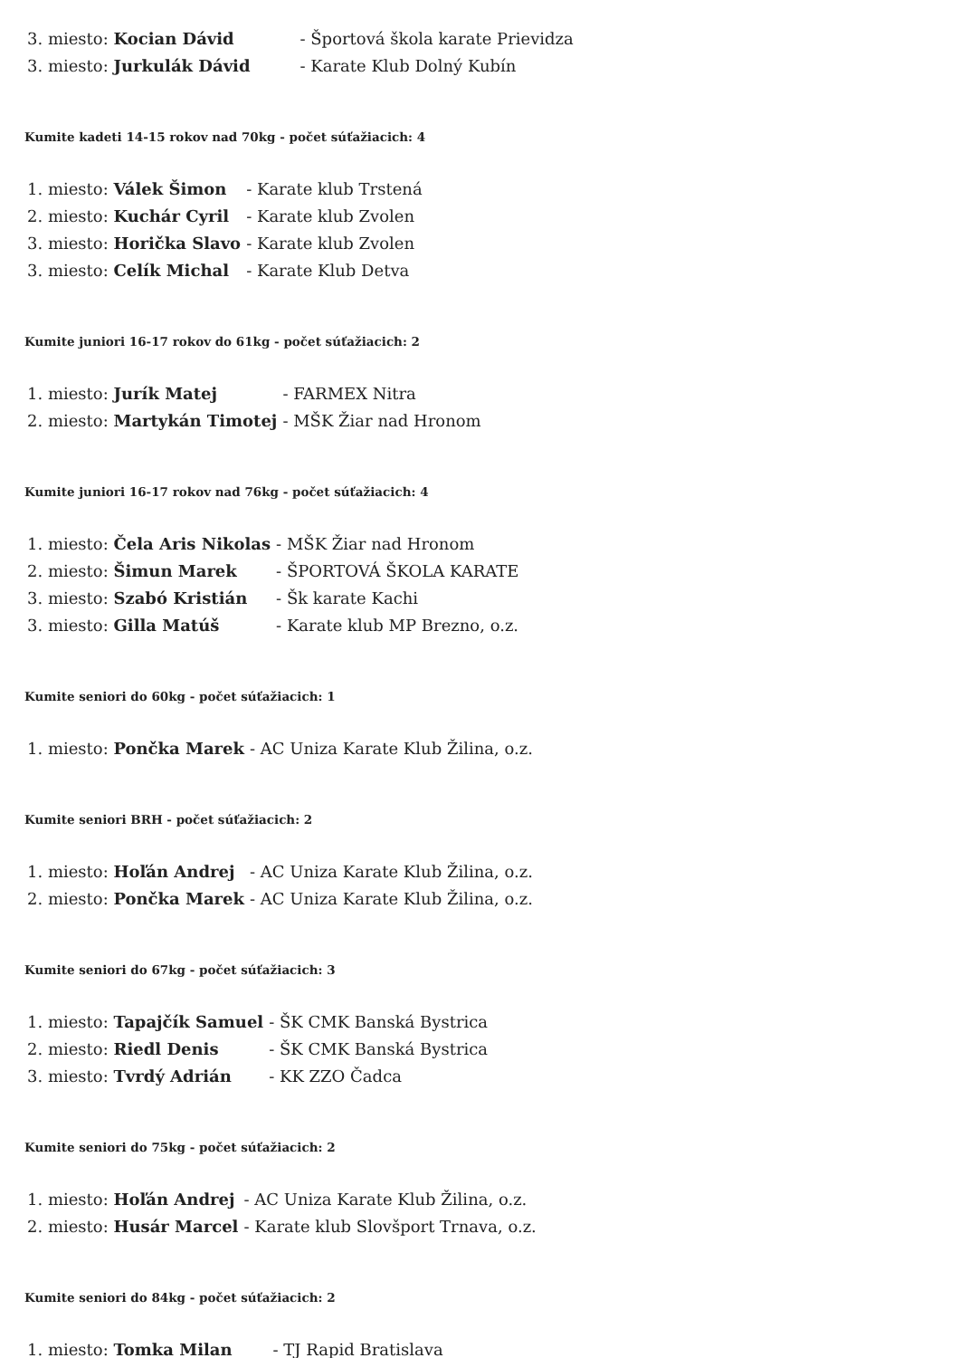| 3. miesto: | Kocian Dávid | - Športová škola karate Prievidza |
| 3. miesto: | Jurkulák Dávid | - Karate Klub Dolný Kubín |
Kumite kadeti 14-15 rokov nad 70kg - počet súťažiacich: 4
| 1. miesto: | Válek Šimon | - Karate klub Trstená |
| 2. miesto: | Kuchár Cyril | - Karate klub Zvolen |
| 3. miesto: | Horička Slavo | - Karate klub Zvolen |
| 3. miesto: | Celík Michal | - Karate Klub Detva |
Kumite juniori 16-17 rokov do 61kg - počet súťažiacich: 2
| 1. miesto: | Jurík Matej | - FARMEX Nitra |
| 2. miesto: | Martykán Timotej | - MŠK Žiar nad Hronom |
Kumite juniori 16-17 rokov nad 76kg - počet súťažiacich: 4
| 1. miesto: | Čela Aris Nikolas | - MŠK Žiar nad Hronom |
| 2. miesto: | Šimun Marek | - ŠPORTOVÁ ŠKOLA KARATE |
| 3. miesto: | Szabó Kristián | - Šk karate Kachi |
| 3. miesto: | Gilla Matúš | - Karate klub MP Brezno, o.z. |
Kumite seniori do 60kg - počet súťažiacich: 1
| 1. miesto: | Pončka Marek | - AC Uniza Karate Klub Žilina, o.z. |
Kumite seniori BRH - počet súťažiacich: 2
| 1. miesto: | Hoľán Andrej | - AC Uniza Karate Klub Žilina, o.z. |
| 2. miesto: | Pončka Marek | - AC Uniza Karate Klub Žilina, o.z. |
Kumite seniori do 67kg - počet súťažiacich: 3
| 1. miesto: | Tapajčík Samuel | - ŠK CMK Banská Bystrica |
| 2. miesto: | Riedl Denis | - ŠK CMK Banská Bystrica |
| 3. miesto: | Tvrdý Adrián | - KK ZZO Čadca |
Kumite seniori do 75kg - počet súťažiacich: 2
| 1. miesto: | Hoľán Andrej | - AC Uniza Karate Klub Žilina, o.z. |
| 2. miesto: | Husár Marcel | - Karate klub Slovšport Trnava, o.z. |
Kumite seniori do 84kg - počet súťažiacich: 2
| 1. miesto: | Tomka Milan | - TJ Rapid Bratislava |